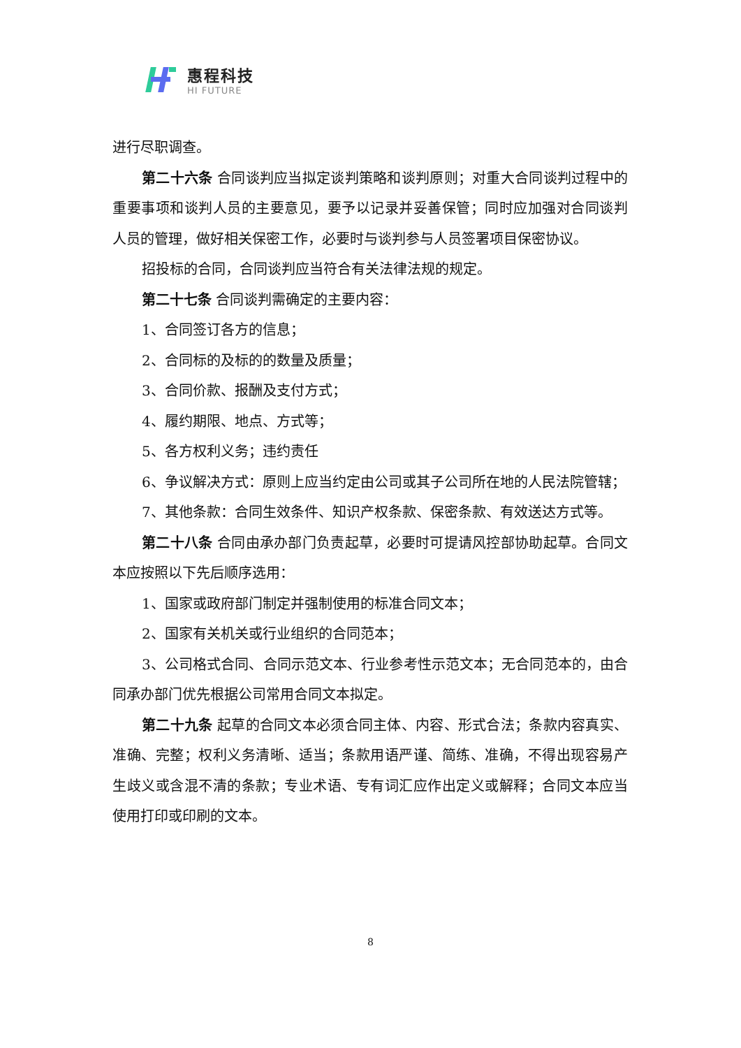惠程科技
HI FUTURE
进行尽职调查。
第二十六条 合同谈判应当拟定谈判策略和谈判原则；对重大合同谈判过程中的重要事项和谈判人员的主要意见，要予以记录并妥善保管；同时应加强对合同谈判人员的管理，做好相关保密工作，必要时与谈判参与人员签署项目保密协议。
招投标的合同，合同谈判应当符合有关法律法规的规定。
第二十七条 合同谈判需确定的主要内容：
1、合同签订各方的信息；
2、合同标的及标的的数量及质量；
3、合同价款、报酬及支付方式；
4、履约期限、地点、方式等；
5、各方权利义务；违约责任
6、争议解决方式：原则上应当约定由公司或其子公司所在地的人民法院管辖；
7、其他条款：合同生效条件、知识产权条款、保密条款、有效送达方式等。
第二十八条 合同由承办部门负责起草，必要时可提请风控部协助起草。合同文本应按照以下先后顺序选用：
1、国家或政府部门制定并强制使用的标准合同文本；
2、国家有关机关或行业组织的合同范本；
3、公司格式合同、合同示范文本、行业参考性示范文本；无合同范本的，由合同承办部门优先根据公司常用合同文本拟定。
第二十九条 起草的合同文本必须合同主体、内容、形式合法；条款内容真实、准确、完整；权利义务清晰、适当；条款用语严谨、简练、准确，不得出现容易产生歧义或含混不清的条款；专业术语、专有词汇应作出定义或解释；合同文本应当使用打印或印刷的文本。
8